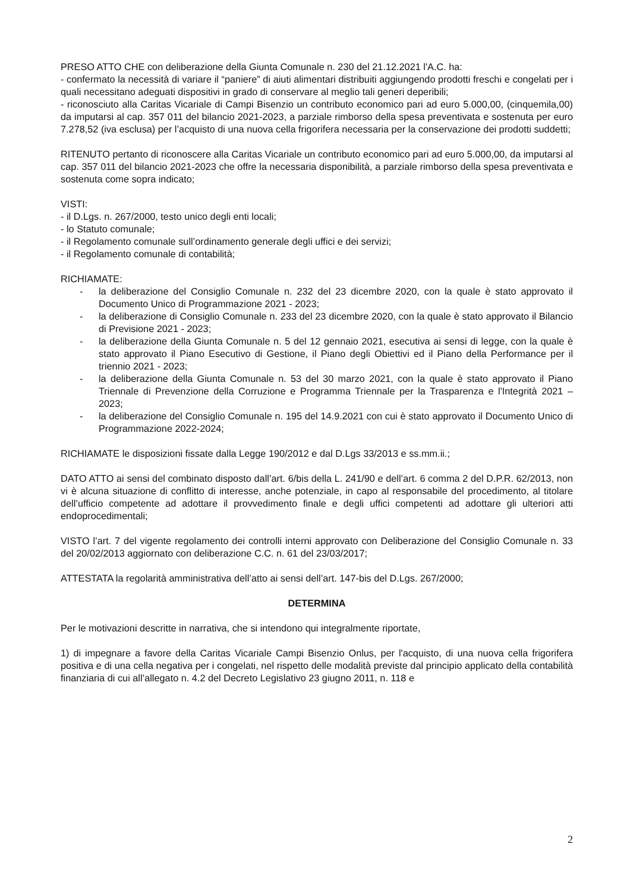PRESO ATTO CHE con deliberazione della Giunta Comunale n. 230 del 21.12.2021 l'A.C. ha:
- confermato la necessità di variare il “paniere” di aiuti alimentari distribuiti aggiungendo prodotti freschi e congelati per i quali necessitano adeguati dispositivi in grado di conservare al meglio tali generi deperibili;
- riconosciuto alla Caritas Vicariale di Campi Bisenzio un contributo economico pari ad euro 5.000,00, (cinquemila,00) da imputarsi al cap. 357 011 del bilancio 2021-2023, a parziale rimborso della spesa preventivata e sostenuta per euro 7.278,52 (iva esclusa) per l’acquisto di una nuova cella frigorifera necessaria per la conservazione dei prodotti suddetti;
RITENUTO pertanto di riconoscere alla Caritas Vicariale un contributo economico pari ad euro 5.000,00, da imputarsi al cap. 357 011 del bilancio 2021-2023 che offre la necessaria disponibilità, a parziale rimborso della spesa preventivata e sostenuta come sopra indicato;
VISTI:
- il D.Lgs. n. 267/2000, testo unico degli enti locali;
- lo Statuto comunale;
- il Regolamento comunale sull’ordinamento generale degli uffici e dei servizi;
- il Regolamento comunale di contabilità;
RICHIAMATE:
- la deliberazione del Consiglio Comunale n. 232 del 23 dicembre 2020, con la quale è stato approvato il Documento Unico di Programmazione 2021 - 2023;
- la deliberazione di Consiglio Comunale n. 233 del 23 dicembre 2020, con la quale è stato approvato il Bilancio di Previsione 2021 - 2023;
- la deliberazione della Giunta Comunale n. 5 del 12 gennaio 2021, esecutiva ai sensi di legge, con la quale è stato approvato il Piano Esecutivo di Gestione, il Piano degli Obiettivi ed il Piano della Performance per il triennio 2021 - 2023;
- la deliberazione della Giunta Comunale n. 53 del 30 marzo 2021, con la quale è stato approvato il Piano Triennale di Prevenzione della Corruzione e Programma Triennale per la Trasparenza e l'Integrità 2021 – 2023;
- la deliberazione del Consiglio Comunale n. 195 del 14.9.2021 con cui è stato approvato il Documento Unico di Programmazione 2022-2024;
RICHIAMATE le disposizioni fissate dalla Legge 190/2012 e dal D.Lgs 33/2013 e ss.mm.ii.;
DATO ATTO ai sensi del combinato disposto dall’art. 6/bis della L. 241/90 e dell’art. 6 comma 2 del D.P.R. 62/2013, non vi è alcuna situazione di conflitto di interesse, anche potenziale, in capo al responsabile del procedimento, al titolare dell’ufficio competente ad adottare il provvedimento finale e degli uffici competenti ad adottare gli ulteriori atti endoprocedimentali;
VISTO l’art. 7 del vigente regolamento dei controlli interni approvato con Deliberazione del Consiglio Comunale n. 33 del 20/02/2013 aggiornato con deliberazione C.C. n. 61 del 23/03/2017;
ATTESTATA la regolarità amministrativa dell’atto ai sensi dell’art. 147-bis del D.Lgs. 267/2000;
DETERMINA
Per le motivazioni descritte in narrativa, che si intendono qui integralmente riportate,
1) di impegnare a favore della Caritas Vicariale Campi Bisenzio Onlus, per l'acquisto, di una nuova cella frigorifera positiva e di una cella negativa per i congelati, nel rispetto delle modalità previste dal principio applicato della contabilità finanziaria di cui all’allegato n. 4.2 del Decreto Legislativo 23 giugno 2011, n. 118 e
2